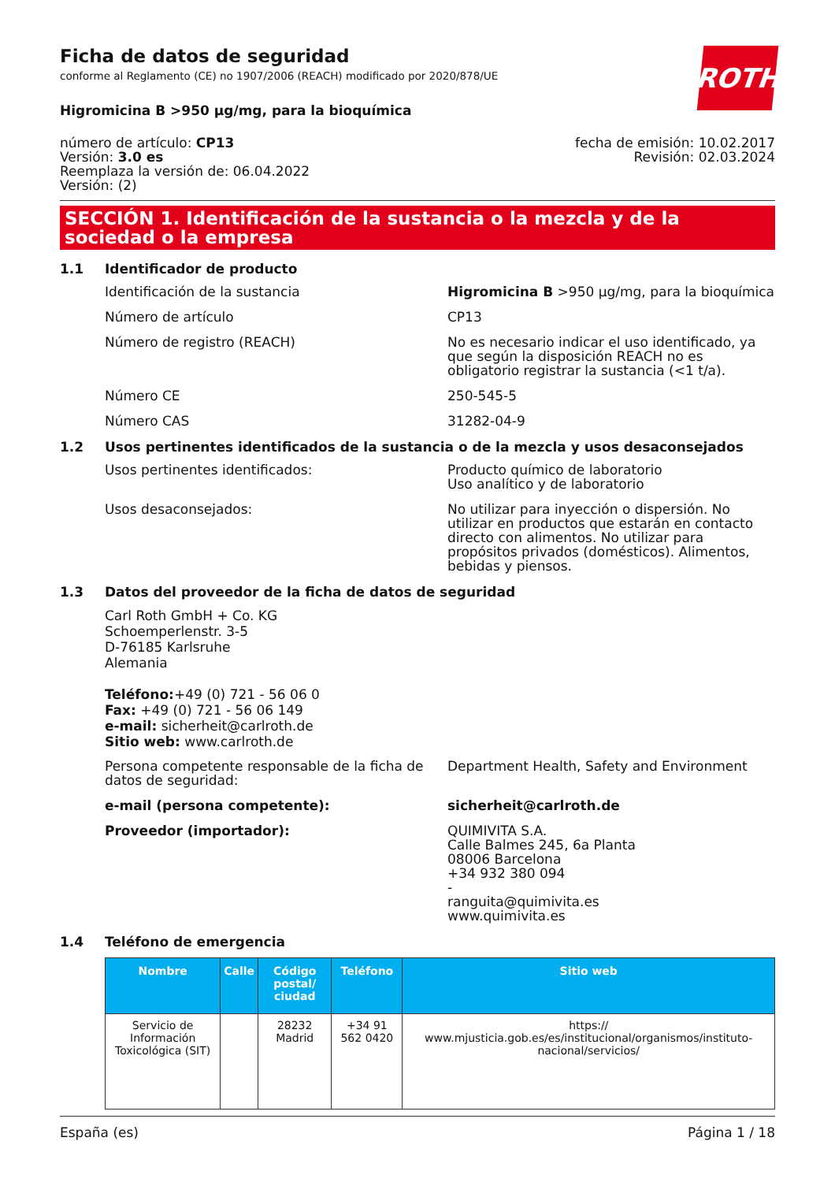Ficha de datos de seguridad
conforme al Reglamento (CE) no 1907/2006 (REACH) modificado por 2020/878/UE
ROTH
Higromicina B >950 µg/mg, para la bioquímica
número de artículo: CP13
Versión: 3.0 es
Reemplaza la versión de: 06.04.2022
Versión: (2)
fecha de emisión: 10.02.2017
Revisión: 02.03.2024
SECCIÓN 1. Identificación de la sustancia o la mezcla y de la sociedad o la empresa
1.1 Identificador de producto
Identificación de la sustancia Higromicina B >950 µg/mg, para la bioquímica
Número de artículo CP13
Número de registro (REACH) No es necesario indicar el uso identificado, ya que según la disposición REACH no es obligatorio registrar la sustancia (<1 t/a).
Número CE 250-545-5
Número CAS 31282-04-9
1.2 Usos pertinentes identificados de la sustancia o de la mezcla y usos desaconsejados
Usos pertinentes identificados: Producto químico de laboratorio
Uso analítico y de laboratorio
Usos desaconsejados: No utilizar para inyección o dispersión. No utilizar en productos que estarán en contacto directo con alimentos. No utilizar para propósitos privados (domésticos). Alimentos, bebidas y piensos.
1.3 Datos del proveedor de la ficha de datos de seguridad
Carl Roth GmbH + Co. KG
Schoemperlenstr. 3-5
D-76185 Karlsruhe
Alemania
Teléfono:+49 (0) 721 - 56 06 0
Fax: +49 (0) 721 - 56 06 149
e-mail: sicherheit@carlroth.de
Sitio web: www.carlroth.de
Persona competente responsable de la ficha de datos de seguridad:
Department Health, Safety and Environment
e-mail (persona competente): sicherheit@carlroth.de
Proveedor (importador): QUIMIVITA S.A.
Calle Balmes 245, 6a Planta
08006 Barcelona
+34 932 380 094
-
ranguita@quimivita.es
www.quimivita.es
1.4 Teléfono de emergencia
| Nombre | Calle | Código postal/ ciudad | Teléfono | Sitio web |
| --- | --- | --- | --- | --- |
| Servicio de Información Toxicológica (SIT) | | 28232 Madrid | +34 91 562 0420 | https:// www.mjusticia.gob.es/es/institucional/organismos/instituto-nacional/servicios/ |
España (es) Página 1 / 18